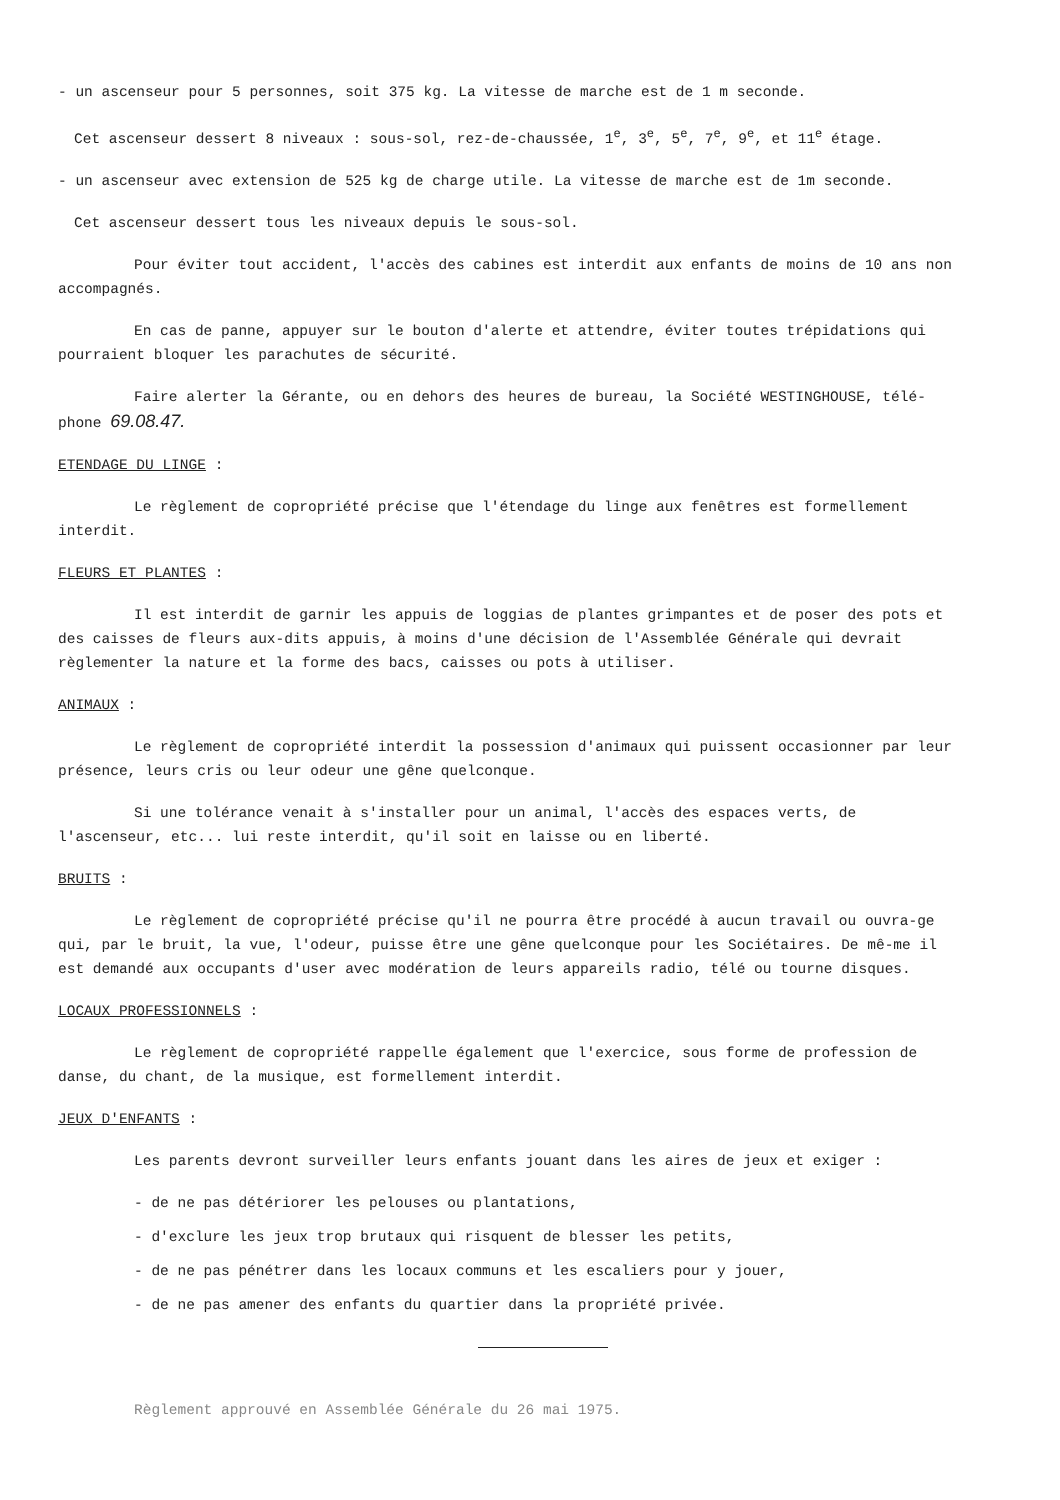- un ascenseur pour 5 personnes, soit 375 kg. La vitesse de marche est de 1 m seconde.
Cet ascenseur dessert 8 niveaux : sous-sol, rez-de-chaussée, 1<sup>e</sup>, 3<sup>e</sup>, 5<sup>e</sup>, 7<sup>e</sup>, 9<sup>e</sup>, et 11<sup>e</sup> étage.
- un ascenseur avec extension de 525 kg de charge utile. La vitesse de marche est de 1m seconde.
Cet ascenseur dessert tous les niveaux depuis le sous-sol.
Pour éviter tout accident, l'accès des cabines est interdit aux enfants de moins de 10 ans non accompagnés.
En cas de panne, appuyer sur le bouton d'alerte et attendre, éviter toutes trépidations qui pourraient bloquer les parachutes de sécurité.
Faire alerter la Gérante, ou en dehors des heures de bureau, la Société WESTINGHOUSE, télé-phone 69.08.47.
ETENDAGE DU LINGE :
Le règlement de copropriété précise que l'étendage du linge aux fenêtres est formellement interdit.
FLEURS ET PLANTES :
Il est interdit de garnir les appuis de loggias de plantes grimpantes et de poser des pots et des caisses de fleurs aux-dits appuis, à moins d'une décision de l'Assemblée Générale qui devrait règlementer la nature et la forme des bacs, caisses ou pots à utiliser.
ANIMAUX :
Le règlement de copropriété interdit la possession d'animaux qui puissent occasionner par leur présence, leurs cris ou leur odeur une gêne quelconque.
Si une tolérance venait à s'installer pour un animal, l'accès des espaces verts, de l'ascenseur, etc... lui reste interdit, qu'il soit en laisse ou en liberté.
BRUITS :
Le règlement de copropriété précise qu'il ne pourra être procédé à aucun travail ou ouvra-ge qui, par le bruit, la vue, l'odeur, puisse être une gêne quelconque pour les Sociétaires. De mê-me il est demandé aux occupants d'user avec modération de leurs appareils radio, télé ou tourne disques.
LOCAUX PROFESSIONNELS :
Le règlement de copropriété rappelle également que l'exercice, sous forme de profession de danse, du chant, de la musique, est formellement interdit.
JEUX D'ENFANTS :
Les parents devront surveiller leurs enfants jouant dans les aires de jeux et exiger :
- de ne pas détériorer les pelouses ou plantations,
- d'exclure les jeux trop brutaux qui risquent de blesser les petits,
- de ne pas pénétrer dans les locaux communs et les escaliers pour y jouer,
- de ne pas amener des enfants du quartier dans la propriété privée.
Règlement approuvé en Assemblée Générale du 26 mai 1975.